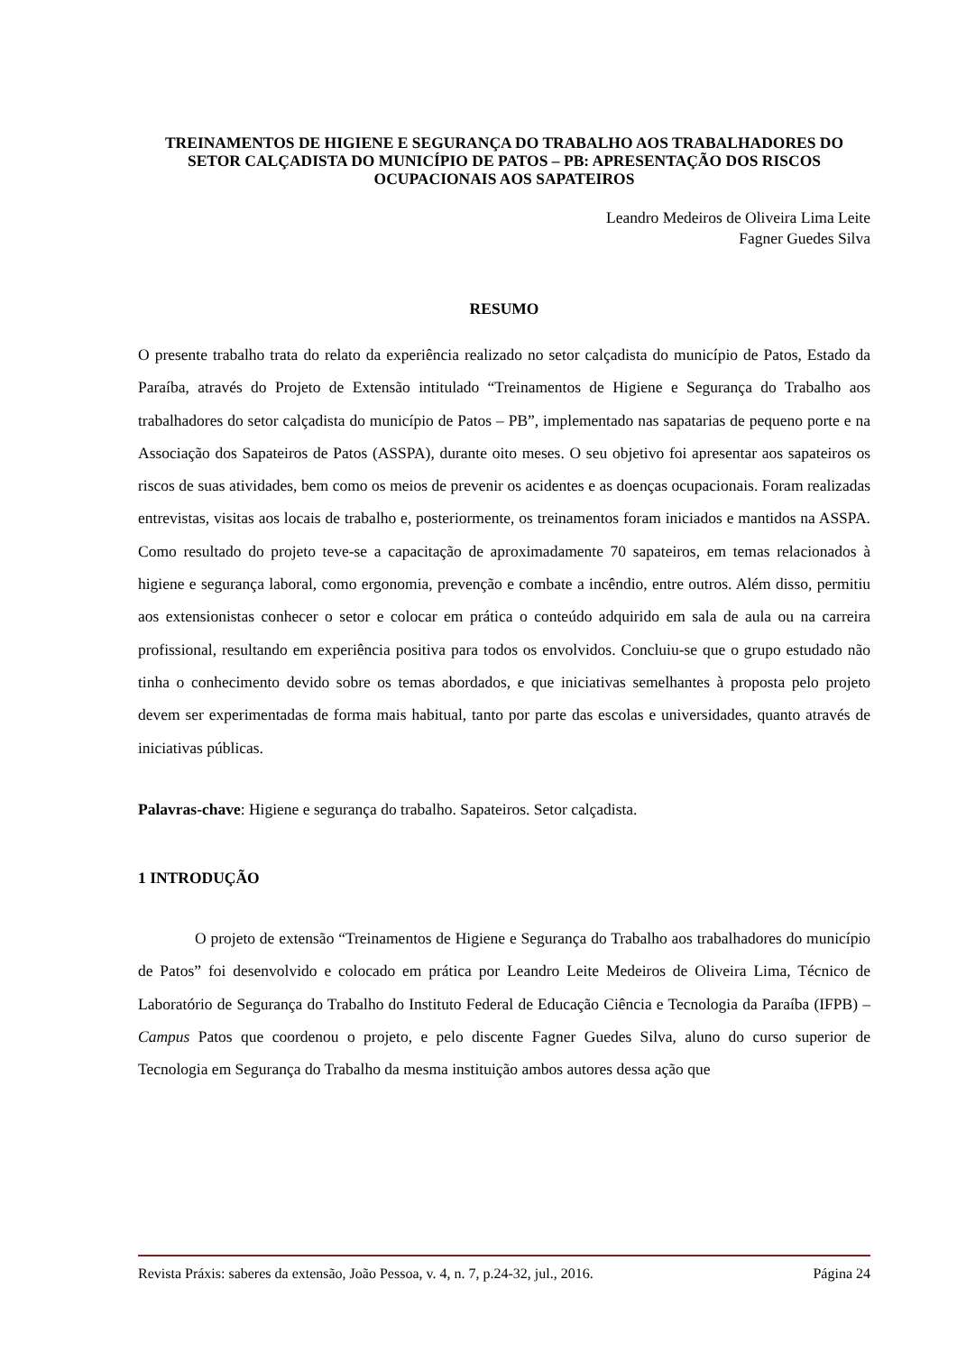TREINAMENTOS DE HIGIENE E SEGURANÇA DO TRABALHO AOS TRABALHADORES DO SETOR CALÇADISTA DO MUNICÍPIO DE PATOS – PB: APRESENTAÇÃO DOS RISCOS OCUPACIONAIS AOS SAPATEIROS
Leandro Medeiros de Oliveira Lima Leite
Fagner Guedes Silva
RESUMO
O presente trabalho trata do relato da experiência realizado no setor calçadista do município de Patos, Estado da Paraíba, através do Projeto de Extensão intitulado “Treinamentos de Higiene e Segurança do Trabalho aos trabalhadores do setor calçadista do município de Patos – PB”, implementado nas sapatarias de pequeno porte e na Associação dos Sapateiros de Patos (ASSPA), durante oito meses. O seu objetivo foi apresentar aos sapateiros os riscos de suas atividades, bem como os meios de prevenir os acidentes e as doenças ocupacionais. Foram realizadas entrevistas, visitas aos locais de trabalho e, posteriormente, os treinamentos foram iniciados e mantidos na ASSPA. Como resultado do projeto teve-se a capacitação de aproximadamente 70 sapateiros, em temas relacionados à higiene e segurança laboral, como ergonomia, prevenção e combate a incêndio, entre outros. Além disso, permitiu aos extensionistas conhecer o setor e colocar em prática o conteúdo adquirido em sala de aula ou na carreira profissional, resultando em experiência positiva para todos os envolvidos. Concluiu-se que o grupo estudado não tinha o conhecimento devido sobre os temas abordados, e que iniciativas semelhantes à proposta pelo projeto devem ser experimentadas de forma mais habitual, tanto por parte das escolas e universidades, quanto através de iniciativas públicas.
Palavras-chave: Higiene e segurança do trabalho. Sapateiros. Setor calçadista.
1 INTRODUÇÃO
O projeto de extensão “Treinamentos de Higiene e Segurança do Trabalho aos trabalhadores do município de Patos” foi desenvolvido e colocado em prática por Leandro Leite Medeiros de Oliveira Lima, Técnico de Laboratório de Segurança do Trabalho do Instituto Federal de Educação Ciência e Tecnologia da Paraíba (IFPB) – Campus Patos que coordenou o projeto, e pelo discente Fagner Guedes Silva, aluno do curso superior de Tecnologia em Segurança do Trabalho da mesma instituição ambos autores dessa ação que
Revista Práxis: saberes da extensão, João Pessoa, v. 4, n. 7, p.24-32, jul., 2016. Página 24